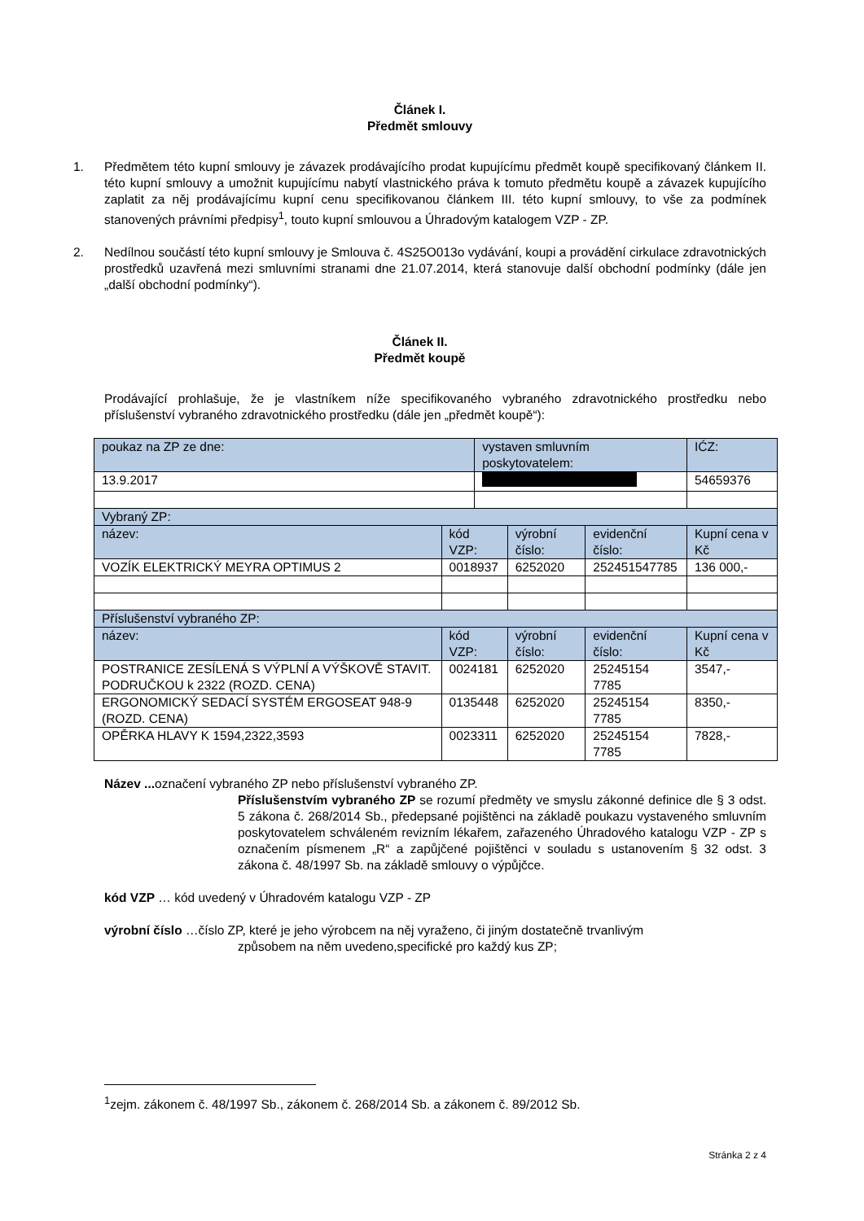Článek I.
Předmět smlouvy
1. Předmětem této kupní smlouvy je závazek prodávajícího prodat kupujícímu předmět koupě specifikovaný článkem II. této kupní smlouvy a umožnit kupujícímu nabytí vlastnického práva k tomuto předmětu koupě a závazek kupujícího zaplatit za něj prodávajícímu kupní cenu specifikovanou článkem III. této kupní smlouvy, to vše za podmínek stanovených právními předpisy<sup>1</sup>, touto kupní smlouvou a Úhradovým katalogem VZP - ZP.
2. Nedílnou součástí této kupní smlouvy je Smlouva č. 4S25O013o vydávání, koupi a provádění cirkulace zdravotnických prostředků uzavřená mezi smluvními stranami dne 21.07.2014, která stanovuje další obchodní podmínky (dále jen „další obchodní podmínky“).
Článek II.
Předmět koupě
Prodávající prohlašuje, že je vlastníkem níže specifikovaného vybraného zdravotnického prostředku nebo příslušenství vybraného zdravotnického prostředku (dále jen „předmět koupě“):
| poukaz na ZP ze dne: | | vystaven smluvním poskytovatelem: | | | | IĆZ: |
| 13.9.2017 | | | | | | 54659376 |
| Vybraný ZP: | | | | | | |
| název: | kód VZP: | | výrobní číslo: | evidenční číslo: | Kupní cena v Kč | |
| VOZÍK ELEKTRICKÝ MEYRA OPTIMUS 2 | 0018937 | | 6252020 | 252451547785 | 136 000,- | |
| Příslušenství vybraného ZP: | | | | | | |
| název: | kód VZP: | | výrobní číslo: | evidenční číslo: | Kupní cena v Kč | |
| POSTRANICE ZESÍLENÁ S VÝPLNÍ A VÝŠKOVĚ STAVIT. PODRUČKOU k 2322 (ROZD. CENA) | 0024181 | | 6252020 | 25245154 7785 | 3547,- | |
| ERGONOMICKÝ SEDACÍ SYSTÉM ERGOSEAT 948-9 (ROZD. CENA) | 0135448 | | 6252020 | 25245154 7785 | 8350,- | |
| OPĚRKA HLAVY K 1594,2322,3593 | 0023311 | | 6252020 | 25245154 7785 | 7828,- | |
Název ... označení vybraného ZP nebo příslušenství vybraného ZP.
Příslušenstvím vybraného ZP se rozumí předměty ve smyslu zákonné definice dle § 3 odst. 5 zákona č. 268/2014 Sb., předepsané pojištěnci na základě poukazu vystaveného smluvním poskytovatelem schváleném revizním lékařem, zařazeného Úhradového katalogu VZP - ZP s označením písmenem „R“ a zapůjčené pojištěnci v souladu s ustanovením § 32 odst. 3 zákona č. 48/1997 Sb. na základě smlouvy o výpůjčce.
kód VZP … kód uvedený v Úhradovém katalogu VZP - ZP
výrobní číslo …číslo ZP, které je jeho výrobcem na něj vyraženo, či jiným dostatečně trvanlivým
způsobem na něm uvedeno,specifické pro každý kus ZP;
<sup>1</sup> zejm. zákonem č. 48/1997 Sb., zákonem č. 268/2014 Sb. a zákonem č. 89/2012 Sb.
Stránka 2 z 4